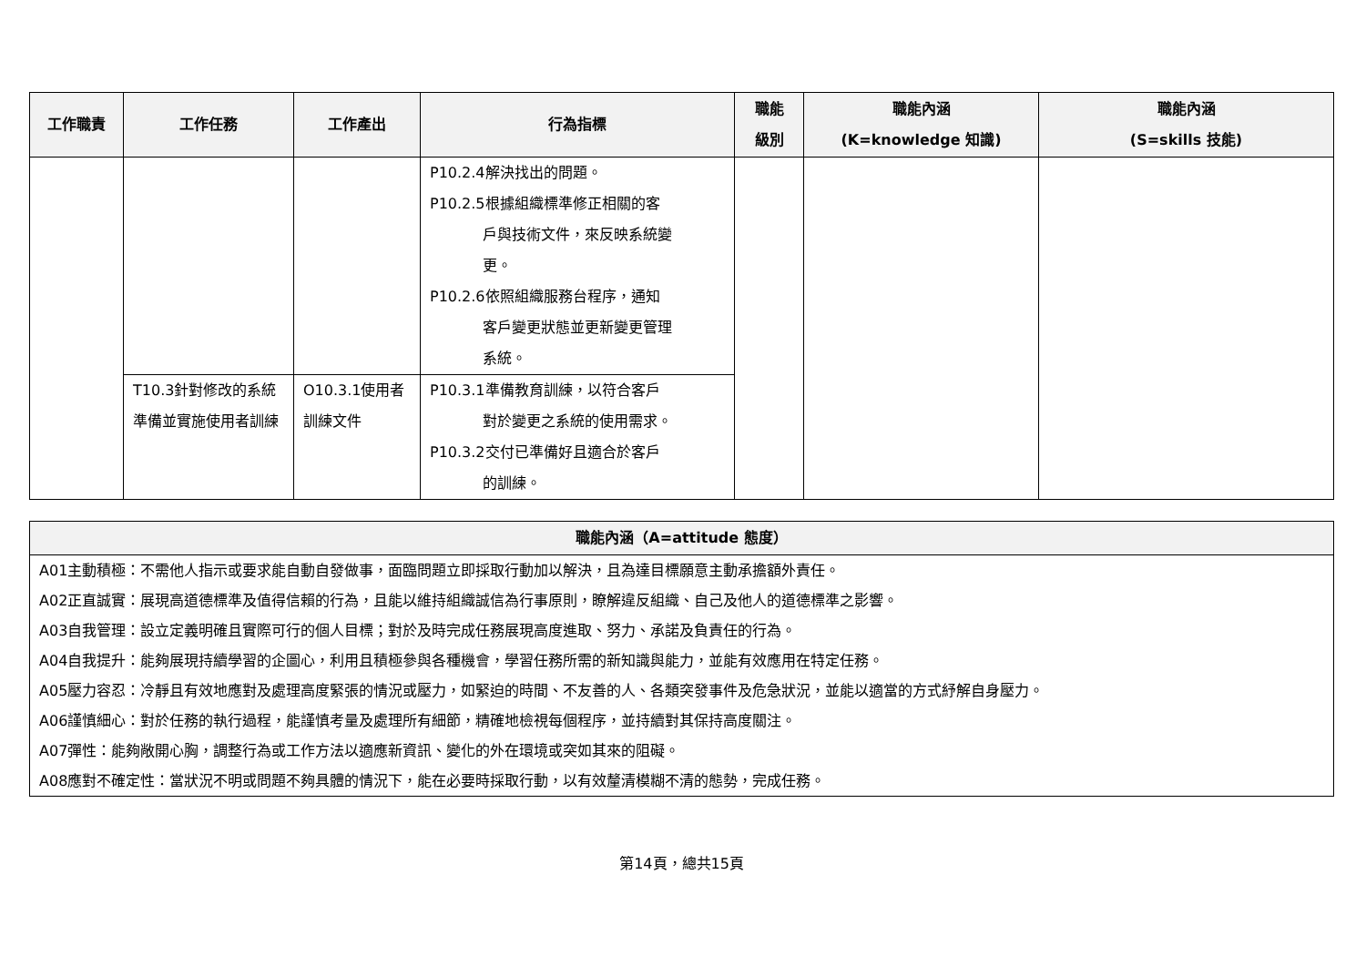| 工作職責 | 工作任務 | 工作產出 | 行為指標 | 職能 級別 | 職能內涵 (K=knowledge 知識) | 職能內涵 (S=skills 技能) |
| --- | --- | --- | --- | --- | --- | --- |
| | | | P10.2.4解決找出的問題。 P10.2.5根據組織標準修正相關的客 戶與技術文件，來反映系統變 更。 P10.2.6依照組織服務台程序，通知 客戶變更狀態並更新變更管理 系統。 | | | |
| | T10.3針對修改的系統準備並實施使用者訓練 | O10.3.1使用者訓練文件 | P10.3.1準備教育訓練，以符合客戶 對於變更之系統的使用需求。 P10.3.2交付已準備好且適合於客戶 的訓練。 | | | |
| 職能內涵（A=attitude 態度） |
| --- |
| A01主動積極：不需他人指示或要求能自動自發做事，面臨問題立即採取行動加以解決，且為達目標願意主動承擔額外責任。 A02正直誠實：展現高道德標準及值得信賴的行為，且能以維持組織誠信為行事原則，瞭解違反組織、自己及他人的道德標準之影響。 A03自我管理：設立定義明確且實際可行的個人目標；對於及時完成任務展現高度進取、努力、承諾及負責任的行為。 A04自我提升：能夠展現持續學習的企圖心，利用且積極參與各種機會，學習任務所需的新知識與能力，並能有效應用在特定任務。 A05壓力容忍：冷靜且有效地應對及處理高度緊張的情況或壓力，如緊迫的時間、不友善的人、各類突發事件及危急狀況，並能以適當的方式紓解自身壓力。 A06謹慎細心：對於任務的執行過程，能謹慎考量及處理所有細節，精確地檢視每個程序，並持續對其保持高度關注。 A07彈性：能夠敞開心胸，調整行為或工作方法以適應新資訊、變化的外在環境或突如其來的阻礙。 A08應對不確定性：當狀況不明或問題不夠具體的情況下，能在必要時採取行動，以有效釐清模糊不清的態勢，完成任務。 |
第14頁，總共15頁